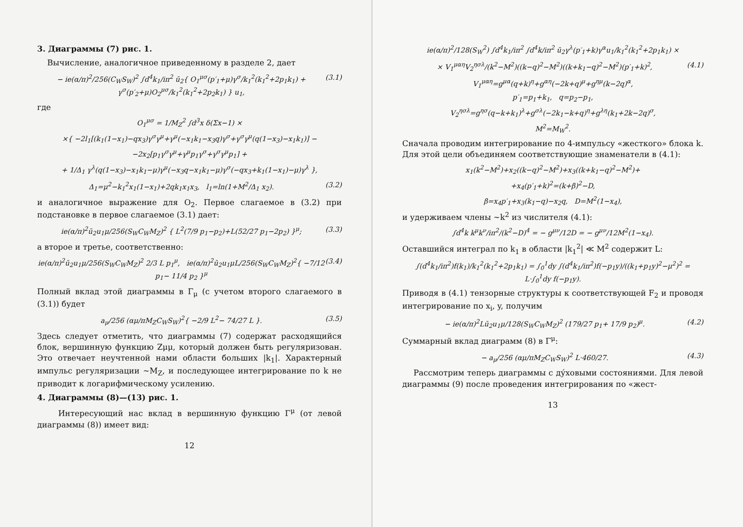3. Диаграммы (7) рис. 1.
Вычисление, аналогичное приведенному в разделе 2, дает
− ie(α/π)<sup>2</sup>/256(C<sub>W</sub>S<sub>W</sub>)<sup>2</sup> ∫d<sup>4</sup>k<sub>1</sub>/iπ<sup>2</sup> ū<sub>2</sub>{ O<sub>1</sub><sup>μσ</sup>(p′<sub>1</sub>+μ)γ<sup>σ</sup>/k<sub>1</sub><sup>2</sup>(k<sub>1</sub><sup>2</sup>+2p<sub>1</sub>k<sub>1</sub>) + γ<sup>σ</sup>(p′<sub>2</sub>+μ)O<sub>2</sub><sup>μσ</sup>/k<sub>1</sub><sup>2</sup>(k<sub>1</sub><sup>2</sup>+2p<sub>2</sub>k<sub>1</sub>) } u<sub>1</sub>, (3.1)
где
O<sub>1</sub><sup>μσ</sup> = 1/M<sub>Z</sub><sup>2</sup> ∫d<sup>3</sup>x δ(Σx−1) ×
×{ −2l<sub>1</sub>[(k<sub>1</sub>(1−x<sub>1</sub>)−qx<sub>3</sub>)γ<sup>σ</sup>γ<sup>μ</sup>+γ<sup>μ</sup>(−x<sub>1</sub>k<sub>1</sub>−x<sub>3</sub>q)γ<sup>σ</sup>+γ<sup>σ</sup>γ<sup>μ</sup>(q(1−x<sub>3</sub>)−x<sub>1</sub>k<sub>1</sub>)] −
−2x<sub>2</sub>[p<sub>1</sub>γ<sup>σ</sup>γ<sup>μ</sup>+γ<sup>μ</sup>p<sub>1</sub>γ<sup>σ</sup>+γ<sup>σ</sup>γ<sup>μ</sup>p<sub>1</sub>] +
+ 1/Δ<sub>1</sub> γ<sup>λ</sup>(q(1−x<sub>3</sub>)−x<sub>1</sub>k<sub>1</sub>−μ)γ<sup>μ</sup>(−x<sub>3</sub>q−x<sub>1</sub>k<sub>1</sub>−μ)γ<sup>σ</sup>(−qx<sub>3</sub>+k<sub>1</sub>(1−x<sub>1</sub>)−μ)γ<sup>λ</sup> },
Δ<sub>1</sub>=μ<sup>2</sup>−k<sub>1</sub><sup>2</sup>x<sub>1</sub>(1−x<sub>1</sub>)+2qk<sub>1</sub>x<sub>1</sub>x<sub>3</sub>, l<sub>1</sub>=ln(1+M<sup>2</sup>/Δ<sub>1</sub> x<sub>2</sub>). (3.2)
и аналогичное выражение для O<sub>2</sub>. Первое слагаемое в (3.2) при подстановке в первое слагаемое (3.1) дает:
ie(α/π)<sup>2</sup>ū<sub>2</sub>u<sub>1</sub>μ/256(S<sub>W</sub>C<sub>W</sub>M<sub>Z</sub>)<sup>2</sup> { L<sup>2</sup>(7/9 p<sub>1</sub>−p<sub>2</sub>)+L(52/27 p<sub>1</sub>−2p<sub>2</sub>) }<sup>μ</sup>; (3.3)
а второе и третье, соответственно:
ie(α/π)<sup>2</sup>ū<sub>2</sub>u<sub>1</sub>μ/256(S<sub>W</sub>C<sub>W</sub>M<sub>Z</sub>)<sup>2</sup> 2/3 L p<sub>1</sub><sup>μ</sup>, ie(α/π)<sup>2</sup>ū<sub>2</sub>u<sub>1</sub>μL/256(S<sub>W</sub>C<sub>W</sub>M<sub>Z</sub>)<sup>2</sup>{ −7/12 p<sub>1</sub>− 11/4 p<sub>2</sub> }<sup>μ</sup> (3.4)
Полный вклад этой диаграммы в Γ<sub>μ</sub> (с учетом второго слагаемого в (3.1)) будет
a<sub>μ</sub>/256 (αμ/πM<sub>Z</sub>C<sub>W</sub>S<sub>W</sub>)<sup>2</sup>{ −2/9 L<sup>2</sup>− 74/27 L }. (3.5)
Здесь следует отметить, что диаграммы (7) содержат расходящий­ся блок, вершинную функцию Zμμ, который должен быть регуля­ризован. Это отвечает неучтенной нами области больших |k<sub>1</sub>|. Характерный импульс регуляризации ∼M<sub>Z</sub>, и последующее интег­рирование по k не приводит к логарифмическому усилению.
4. Диаграммы (8)—(13) рис. 1.
Интересующий нас вклад в вершинную функцию Γ<sup>μ</sup> (от левой диаграммы (8)) имеет вид:
12
ie(α/π)<sup>2</sup>/128(S<sub>W</sub><sup>2</sup>) ∫d<sup>4</sup>k<sub>1</sub>/iπ<sup>2</sup> ∫d<sup>4</sup>k/iπ<sup>2</sup> ū<sub>2</sub>γ<sup>λ</sup>(p′<sub>1</sub>+k)γ<sup>α</sup>u<sub>1</sub>/k<sub>1</sub><sup>2</sup>(k<sub>1</sub><sup>2</sup>+2p<sub>1</sub>k<sub>1</sub>) ×
× V<sub>1</sub><sup>μαη</sup>V<sub>2</sub><sup>ησλ</sup>/(k<sup>2</sup>−M<sup>2</sup>)((k−q)<sup>2</sup>−M<sup>2</sup>)((k+k<sub>1</sub>−q)<sup>2</sup>−M<sup>2</sup>)(p′<sub>1</sub>+k)<sup>2</sup>, (4.1)
V<sub>1</sub><sup>μαη</sup>=g<sup>μα</sup>(q+k)<sup>η</sup>+g<sup>αη</sup>(−2k+q)<sup>μ</sup>+g<sup>ημ</sup>(k−2q)<sup>α</sup>,
p′<sub>1</sub>=p<sub>1</sub>+k<sub>1</sub>, q=p<sub>2</sub>−p<sub>1</sub>,
V<sub>2</sub><sup>ησλ</sup>=g<sup>ησ</sup>(q−k+k<sub>1</sub>)<sup>λ</sup>+g<sup>σλ</sup>(−2k<sub>1</sub>−k+q)<sup>η</sup>+g<sup>λη</sup>(k<sub>1</sub>+2k−2q)<sup>σ</sup>,
M<sup>2</sup>=M<sub>W</sub><sup>2</sup>.
Сначала проводим интегрирование по 4-импульсу «жесткого» бло­ка k. Для этой цели объединяем соответствующие знаменатели в (4.1):
x<sub>1</sub>(k<sup>2</sup>−M<sup>2</sup>)+x<sub>2</sub>((k−q)<sup>2</sup>−M<sup>2</sup>)+x<sub>3</sub>((k+k<sub>1</sub>−q)<sup>2</sup>−M<sup>2</sup>)+
+x<sub>4</sub>(p′<sub>1</sub>+k)<sup>2</sup>=(k+β)<sup>2</sup>−D,
β=x<sub>4</sub>p′<sub>1</sub>+x<sub>3</sub>(k<sub>1</sub>−q)−x<sub>2</sub>q, D=M<sup>2</sup>(1−x<sub>4</sub>),
и удерживаем члены ∼k<sup>2</sup> из числителя (4.1):
∫d<sup>4</sup>k k<sup>μ</sup>k<sup>ν</sup>/iπ<sup>2</sup>/(k<sup>2</sup>−D)<sup>4</sup> = − g<sup>μν</sup>/12D = − g<sup>μν</sup>/12M<sup>2</sup>(1−x<sub>4</sub>).
Оставшийся интеграл по k<sub>1</sub> в области |k<sub>1</sub><sup>2</sup>| ≪ M<sup>2</sup> содержит L:
∫(d<sup>4</sup>k<sub>1</sub>/iπ<sup>2</sup>)f(k<sub>1</sub>)/k<sub>1</sub><sup>2</sup>(k<sub>1</sub><sup>2</sup>+2p<sub>1</sub>k<sub>1</sub>) = ∫<sub>0</sub><sup>1</sup>dy ∫(d<sup>4</sup>k<sub>1</sub>/iπ<sup>2</sup>)f(−p<sub>1</sub>y)/((k<sub>1</sub>+p<sub>1</sub>y)<sup>2</sup>−μ<sup>2</sup>)<sup>2</sup> = L·∫<sub>0</sub><sup>1</sup>dy f(−p<sub>1</sub>y).
Приводя в (4.1) тензорные структуры к соответствующей F<sub>2</sub> и проводя интегрирование по x<sub>i</sub>, y, получим
− ie(α/π)<sup>2</sup>Lū<sub>2</sub>u<sub>1</sub>μ/128(S<sub>W</sub>C<sub>W</sub>M<sub>Z</sub>)<sup>2</sup> (179/27 p<sub>1</sub>+ 17/9 p<sub>2</sub>)<sup>μ</sup>. (4.2)
Суммарный вклад диаграмм (8) в Γ<sup>μ</sup>:
− a<sub>μ</sub>/256 (αμ/πM<sub>Z</sub>C<sub>W</sub>S<sub>W</sub>)<sup>2</sup> L·460/27. (4.3)
Рассмотрим теперь диаграммы с ду́ховыми состояниями. Для левой диаграммы (9) после проведения интегрирования по «жест-
13